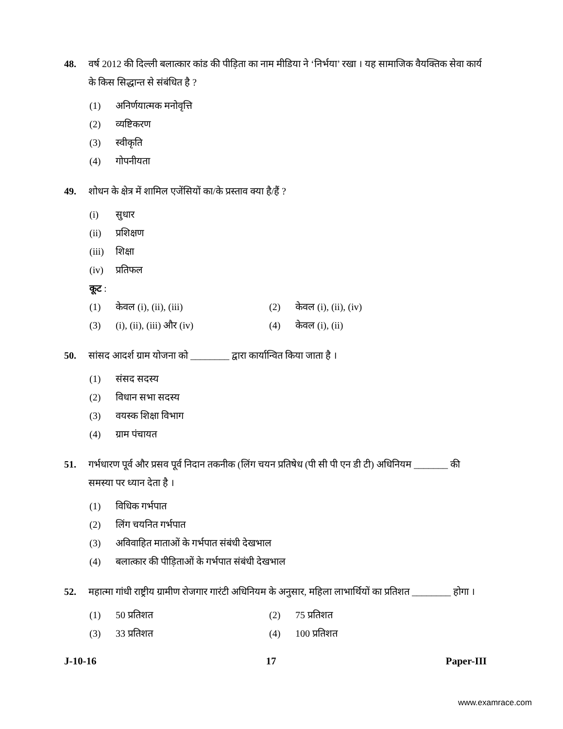48. वर्ष 2012 की दिल्ली बलात्कार कांड की पीड़िता का नाम मीडिया ने ‘निर्भया’ रखा । यह सामाजिक वैयक्तिक सेवा कार्य के किस सिद्धान्त से संबंधित है ?
(1) अनिर्णयात्मक मनोवृत्ति
(2) व्यष्टिकरण
(3) स्वीकृति
(4) गोपनीयता
49. शोधन के क्षेत्र में शामिल एजेंसियों का/के प्रस्ताव क्या है/हैं ?
(i) सुधार
(ii) प्रशिक्षण
(iii) शिक्षा
(iv) प्रतिफल
कूट :
(1) केवल (i), (ii), (iii) (2) केवल (i), (ii), (iv)
(3) (i), (ii), (iii) और (iv) (4) केवल (i), (ii)
50. सांसद आदर्श ग्राम योजना को ________ द्वारा कार्यान्वित किया जाता है ।
(1) संसद सदस्य
(2) विधान सभा सदस्य
(3) वयस्क शिक्षा विभाग
(4) ग्राम पंचायत
51. गर्भधारण पूर्व और प्रसव पूर्व निदान तकनीक (लिंग चयन प्रतिषेध (पी सी पी एन डी टी) अधिनियम _______ की समस्या पर ध्यान देता है ।
(1) विधिक गर्भपात
(2) लिंग चयनित गर्भपात
(3) अविवाहित माताओं के गर्भपात संबंधी देखभाल
(4) बलात्कार की पीड़िताओं के गर्भपात संबंधी देखभाल
52. महात्मा गांधी राष्ट्रीय ग्रामीण रोजगार गारंटी अधिनियम के अनुसार, महिला लाभार्थियों का प्रतिशत ________ होगा ।
(1) 50 प्रतिशत (2) 75 प्रतिशत
(3) 33 प्रतिशत (4) 100 प्रतिशत
J-10-16 17 Paper-III
www.examrace.com